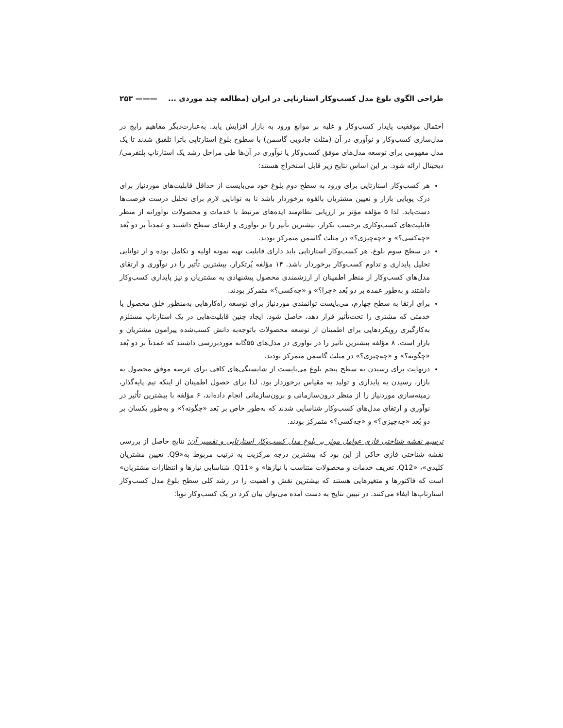طراحی الگوی بلوغ مدل کسب‌وکار استارتاپی در ایران (مطالعه چند موردی ... ——— ۲۵۳
احتمال موفقیت پایدار کسب‌وکار و غلبه بر موانع ورود به بازار افزایش یابد. به‌عبارت‌دیگر مفاهیم رایج در مدل‌سازی کسب‌وکار و نوآوری در آن (مثلث جادویی گاسمن) با سطوح بلوغ استارتاپی باترا تلفیق شدند تا یک مدل مفهومی برای توسعه مدل‌های موفق کسب‌وکار یا نوآوری در آن‌ها طی مراحل رشد یک استارتاپ پلتفرمی/ دیجیتال ارائه شود. بر این اساس نتایج زیر قابل استخراج هستند:
هر کسب‌وکار استارتاپی برای ورود به سطح دوم بلوغ خود می‌بایست از حداقل قابلیت‌های موردنیاز برای درک پویایی بازار و تعیین مشتریان بالقوه برخوردار باشد تا به توانایی لازم برای تحلیل درست فرصت‌ها دست‌یابد. لذا ۵ مؤلفه مؤثر بر ارزیابی نظام‌مند ایده‌های مرتبط با خدمات و محصولات نوآورانه از منظر قابلیت‌های کسب‌وکاری برحسب تکرار، بیشترین تأثیر را بر نوآوری و ارتقای سطح داشتند و عمدتاً بر دو بُعد «چه‌کسی؟» و «چه‌چیزی؟» در مثلث گاسمن متمرکز بودند.
در سطح سوم بلوغ، هر کسب‌وکار استارتاپی باید دارای قابلیت تهیه نمونه اولیه و تکامل بوده و از توانایی تحلیل پایداری و تداوم کسب‌وکار برخوردار باشد. ۱۴ مؤلفه پُرتکرار، بیشترین تأثیر را در نوآوری و ارتقای مدل‌های کسب‌وکار از منظر اطمینان از ارزشمندی محصول پیشنهادی به مشتریان و نیز پایداری کسب‌وکار داشتند و به‌طور عمده بر دو بُعد «چرا؟» و «چه‌کسی؟» متمرکز بودند.
برای ارتقا به سطح چهارم، می‌بایست توانمندی موردنیاز برای توسعه راه‌کارهایی به‌منظور خلق محصول یا خدمتی که مشتری را تحت‌تأثیر قرار دهد، حاصل شود. ایجاد چنین قابلیت‌هایی در یک استارتاپ مستلزم به‌کارگیری رویکردهایی برای اطمینان از توسعه محصولات باتوجه‌به دانش کسب‌شده پیرامون مشتریان و بازار است. ۸ مؤلفه بیشترین تأثیر را در نوآوری در مدل‌های ۵۵گانه موردبررسی داشتند که عمدتاً بر دو بُعد «چگونه؟» و «چه‌چیزی؟» در مثلث گاسمن متمرکز بودند.
درنهایت برای رسیدن به سطح پنجم بلوغ می‌بایست از شایستگی‌های کافی برای عرضه موفق محصول به بازار، رسیدن به پایداری و تولید به مقیاس برخوردار بود. لذا برای حصول اطمینان از اینکه تیم پایه‌گذار، زمینه‌سازی موردنیاز را از منظر درون‌سازمانی و برون‌سازمانی انجام داده‌اند، ۶ مؤلفه با بیشترین تأثیر در نوآوری و ارتقای مدل‌های کسب‌وکار شناسایی شدند که به‌طور خاص بر بَعد «چگونه؟» و به‌طور یکسان بر دو بُعد «چه‌چیزی؟» و «چه‌کسی؟» متمرکز بودند.
ترسیم نقشه شناختی فازی عوامل موثر بر بلوغ مدل کسب‌وکار استارتاپی و تفسیر آن: نتایج حاصل از بررسی نقشه شناختی فازی حاکی از این بود که بیشترین درجه مرکزیت به ترتیب مربوط به«Q9. تعیین مشتریان کلیدی»، «Q12. تعریف خدمات و محصولات متناسب با نیازها» و «Q11. شناسایی نیازها و انتظارات مشتریان» است که فاکتورها و متغیرهایی هستند که بیشترین نقش و اهمیت را در رشد کلی سطح بلوغ مدل کسب‌وکار استارتاپ‌ها ایفاء می‌کنند. در تبیین نتایج به دست آمده می‌توان بیان کرد در یک کسب‌وکار نوپا: